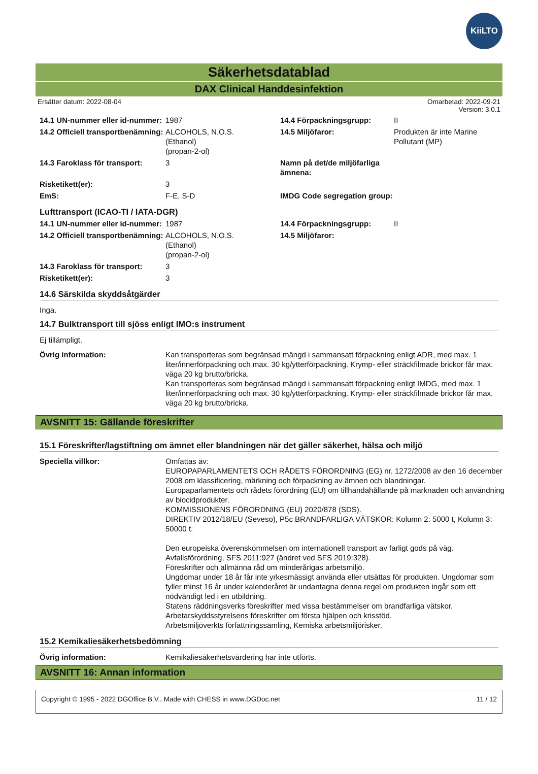KiiLTO
Säkerhetsdatablad
DAX Clinical Handdesinfektion
Ersätter datum: 2022-08-04 Omarbetad: 2022-09-21
Version: 3.0.1
| 14.1 UN-nummer eller id-nummer: | 1987 | 14.4 Förpackningsgrupp: | II |
| 14.2 Officiell transportbenämning: | ALCOHOLS, N.O.S. (Ethanol) (propan-2-ol) | 14.5 Miljöfaror: | Produkten är inte Marine Pollutant (MP) |
| 14.3 Faroklass för transport: | 3 | Namn på det/de miljöfarliga ämnena: | |
| Risketikett(er): | 3 | | |
| EmS: | F-E, S-D | IMDG Code segregation group: | |
Lufttransport (ICAO-TI / IATA-DGR)
| 14.1 UN-nummer eller id-nummer: | 1987 | 14.4 Förpackningsgrupp: | II |
| 14.2 Officiell transportbenämning: | ALCOHOLS, N.O.S. (Ethanol) (propan-2-ol) | 14.5 Miljöfaror: | |
| 14.3 Faroklass för transport: | 3 | | |
| Risketikett(er): | 3 | | |
14.6 Särskilda skyddsåtgärder
Inga.
14.7 Bulktransport till sjöss enligt IMO:s instrument
Ej tillämpligt.
| Övrig information: | Kan transporteras som begränsad mängd i sammansatt förpackning enligt ADR, med max. 1 liter/innerförpackning och max. 30 kg/ytterförpackning. Krymp- eller sträckfilmade brickor får max. väga 20 kg brutto/bricka. Kan transporteras som begränsad mängd i sammansatt förpackning enligt IMDG, med max. 1 liter/innerförpackning och max. 30 kg/ytterförpackning. Krymp- eller sträckfilmade brickor får max. väga 20 kg brutto/bricka. |
AVSNITT 15: Gällande föreskrifter
15.1 Föreskrifter/lagstiftning om ämnet eller blandningen när det gäller säkerhet, hälsa och miljö
| Speciella villkor: | Omfattas av: EUROPAPARLAMENTETS OCH RÅDETS FÖRORDNING (EG) nr. 1272/2008 av den 16 december 2008 om klassificering, märkning och förpackning av ämnen och blandningar. Europaparlamentets och rådets förordning (EU) om tillhandahållande på marknaden och användning av biocidprodukter. KOMMISSIONENS FÖRORDNING (EU) 2020/878 (SDS). DIREKTIV 2012/18/EU (Seveso), P5c BRANDFARLIGA VÄTSKOR: Kolumn 2: 5000 t, Kolumn 3: 50000 t. Den europeiska överenskommelsen om internationell transport av farligt gods på väg. Avfallsförordning, SFS 2011:927 (ändret ved SFS 2019:328). Föreskrifter och allmänna råd om minderårigas arbetsmiljö. Ungdomar under 18 år får inte yrkesmässigt använda eller utsättas för produkten. Ungdomar som fyller minst 16 år under kalenderåret är undantagna denna regel om produkten ingår som ett nödvändigt led i en utbildning. Statens räddningsverks föreskrifter med vissa bestämmelser om brandfarliga vätskor. Arbetarskyddsstyrelsens föreskrifter om första hjälpen och krisstöd. Arbetsmiljöverkts författningssamling, Kemiska arbetsmiljörisker. |
15.2 Kemikaliesäkerhetsbedömning
| Övrig information: | Kemikaliesäkerhetsvärdering har inte utförts. |
AVSNITT 16: Annan information
Copyright © 1995 - 2022 DGOffice B.V., Made with CHESS in www.DGDoc.net 11 / 12